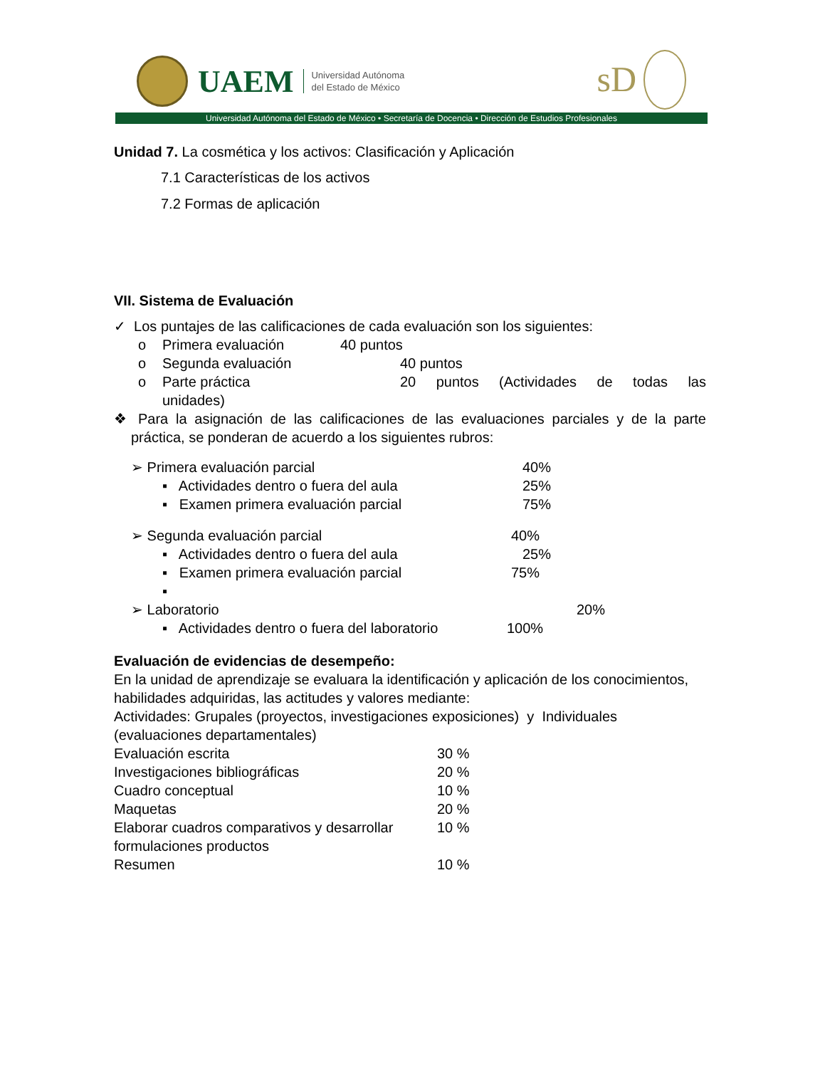UAEM Universidad Autónoma
del Estado de México
sD
Universidad Autónoma del Estado de México • Secretaría de Docencia • Dirección de Estudios Profesionales
Unidad 7. La cosmética y los activos: Clasificación y Aplicación
7.1 Características de los activos
7.2 Formas de aplicación
VII. Sistema de Evaluación
✓ Los puntajes de las calificaciones de cada evaluación son los siguientes:
o Primera evaluación 40 puntos
o Segunda evaluación 40 puntos
o Parte práctica 20 puntos (Actividades de todas las
unidades)
❖ Para la asignación de las calificaciones de las evaluaciones parciales y de la parte práctica, se ponderan de acuerdo a los siguientes rubros:
➢ Primera evaluación parcial 40%
▪ Actividades dentro o fuera del aula 25%
▪ Examen primera evaluación parcial 75%
➢ Segunda evaluación parcial 40%
▪ Actividades dentro o fuera del aula 25%
▪ Examen primera evaluación parcial 75%
▪
➢ Laboratorio 20%
▪ Actividades dentro o fuera del laboratorio 100%
Evaluación de evidencias de desempeño:
En la unidad de aprendizaje se evaluara la identificación y aplicación de los conocimientos, habilidades adquiridas, las actitudes y valores mediante:
Actividades: Grupales (proyectos, investigaciones exposiciones) y Individuales (evaluaciones departamentales)
Evaluación escrita 30 %
Investigaciones bibliográficas 20 %
Cuadro conceptual 10 %
Maquetas 20 %
Elaborar cuadros comparativos y desarrollar formulaciones productos 10 %
Resumen 10 %